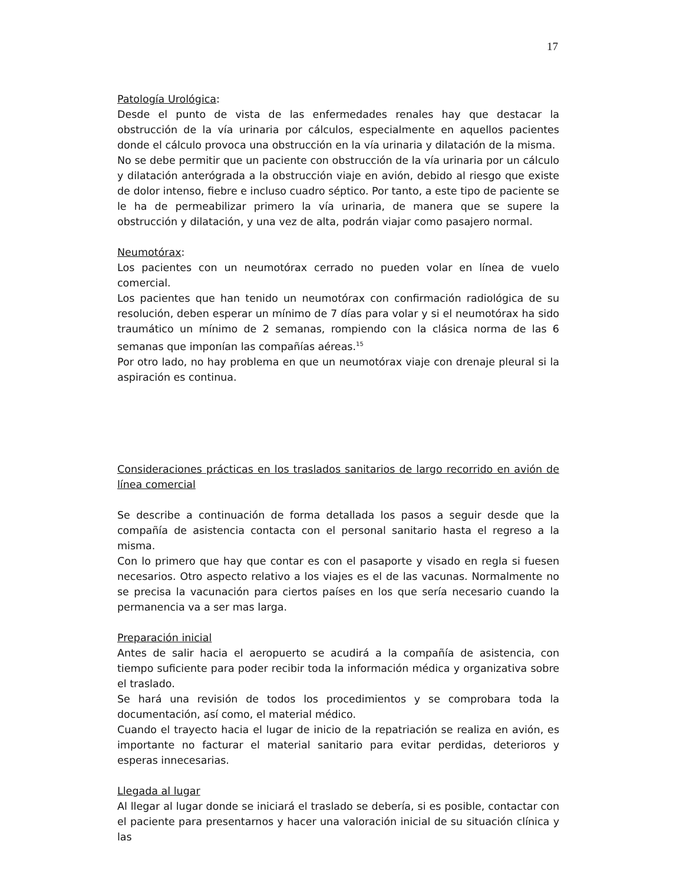17
Patología Urológica:
Desde el punto de vista de las enfermedades renales hay que destacar la obstrucción de la vía urinaria por cálculos, especialmente en aquellos pacientes donde el cálculo provoca una obstrucción en la vía urinaria y dilatación de la misma.
No se debe permitir que un paciente con obstrucción de la vía urinaria por un cálculo y dilatación anterógrada a la obstrucción viaje en avión, debido al riesgo que existe de dolor intenso, fiebre e incluso cuadro séptico. Por tanto, a este tipo de paciente se le ha de permeabilizar primero la vía urinaria, de manera que se supere la obstrucción y dilatación, y una vez de alta, podrán viajar como pasajero normal.
Neumotórax:
Los pacientes con un neumotórax cerrado no pueden volar en línea de vuelo comercial.
Los pacientes que han tenido un neumotórax con confirmación radiológica de su resolución, deben esperar un mínimo de 7 días para volar y si el neumotórax ha sido traumático un mínimo de 2 semanas, rompiendo con la clásica norma de las 6 semanas que imponían las compañías aéreas.<sup>15</sup>
Por otro lado, no hay problema en que un neumotórax viaje con drenaje pleural si la aspiración es continua.
Consideraciones prácticas en los traslados sanitarios de largo recorrido en avión de línea comercial
Se describe a continuación de forma detallada los pasos a seguir desde que la compañía de asistencia contacta con el personal sanitario hasta el regreso a la misma.
Con lo primero que hay que contar es con el pasaporte y visado en regla si fuesen necesarios. Otro aspecto relativo a los viajes es el de las vacunas. Normalmente no se precisa la vacunación para ciertos países en los que sería necesario cuando la permanencia va a ser mas larga.
Preparación inicial
Antes de salir hacia el aeropuerto se acudirá a la compañía de asistencia, con tiempo suficiente para poder recibir toda la información médica y organizativa sobre el traslado.
Se hará una revisión de todos los procedimientos y se comprobara toda la documentación, así como, el material médico.
Cuando el trayecto hacia el lugar de inicio de la repatriación se realiza en avión, es importante no facturar el material sanitario para evitar perdidas, deterioros y esperas innecesarias.
Llegada al lugar
Al llegar al lugar donde se iniciará el traslado se debería, si es posible, contactar con el paciente para presentarnos y hacer una valoración inicial de su situación clínica y las